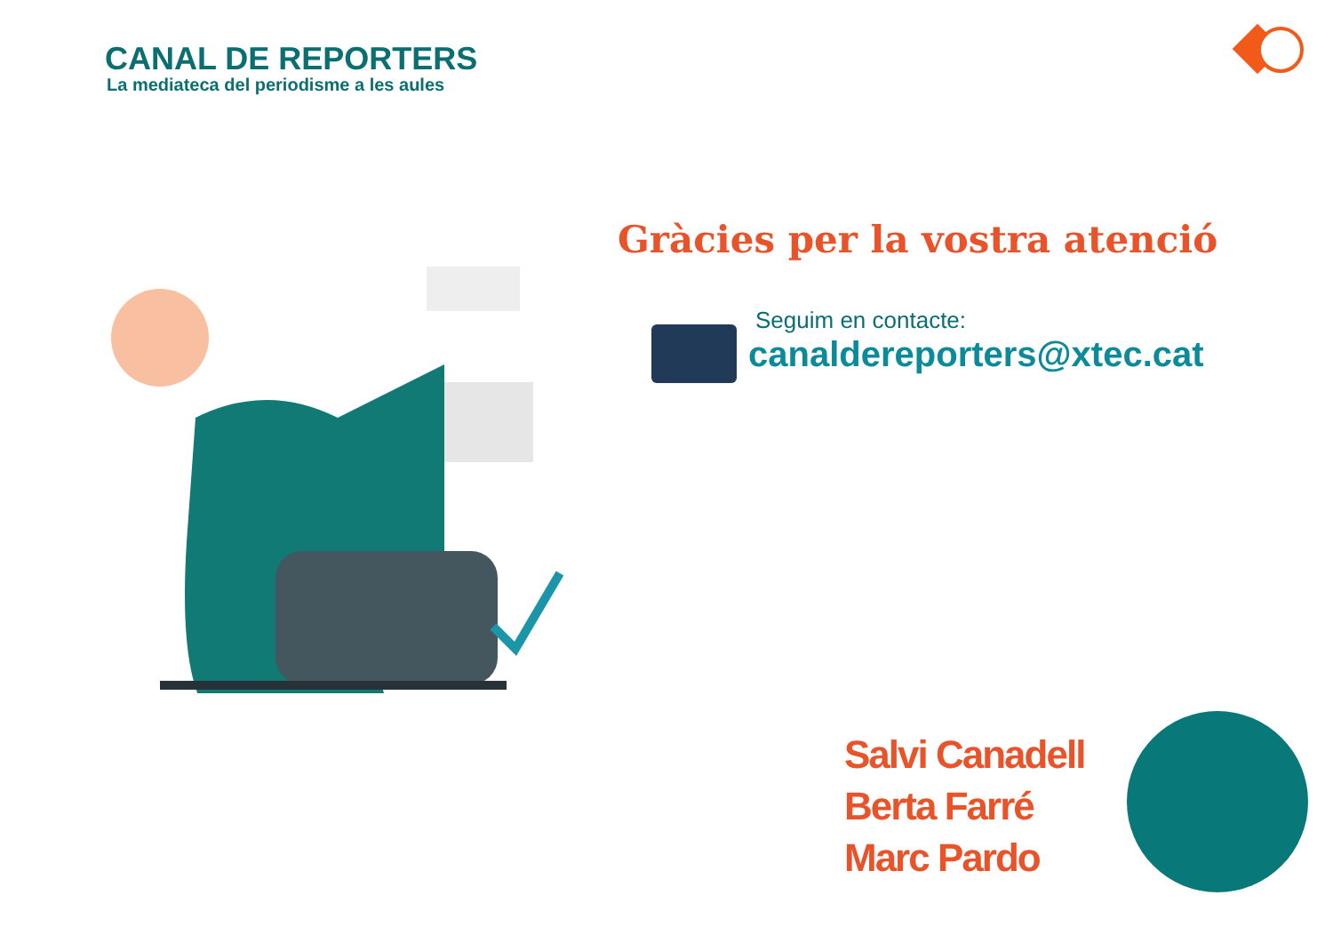CANAL DE REPORTERS
La mediateca del periodisme a les aules
Gràcies per la vostra atenció
Seguim en contacte:
canaldereporters@xtec.cat
Salvi Canadell
Berta Farré
Marc Pardo